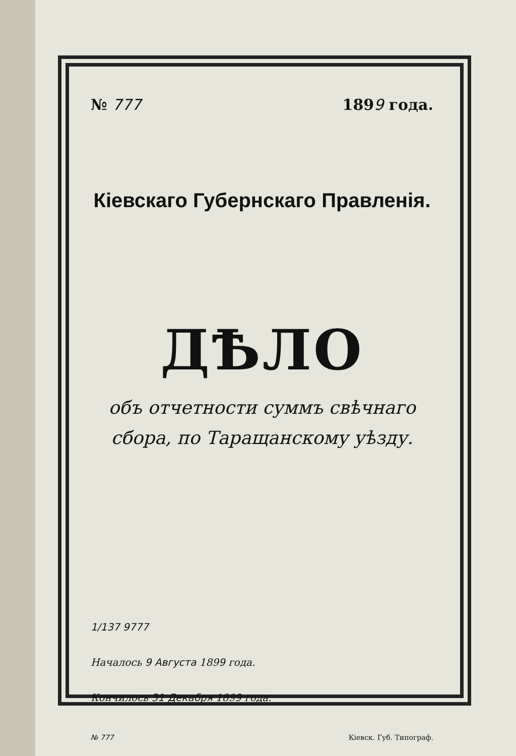№ 777 1899 года.
Кіевскаго Губернскаго Правленія.
ДѢЛО
объ отчетности суммъ свѣчнаго сбора, по Таращанскому уѣзду.
1/137 9777
Началось 9 Августа 1899 года.
Кончилось 31 Декабря 1899 года.
№ 777 Кіевск. Губ. Типограф.